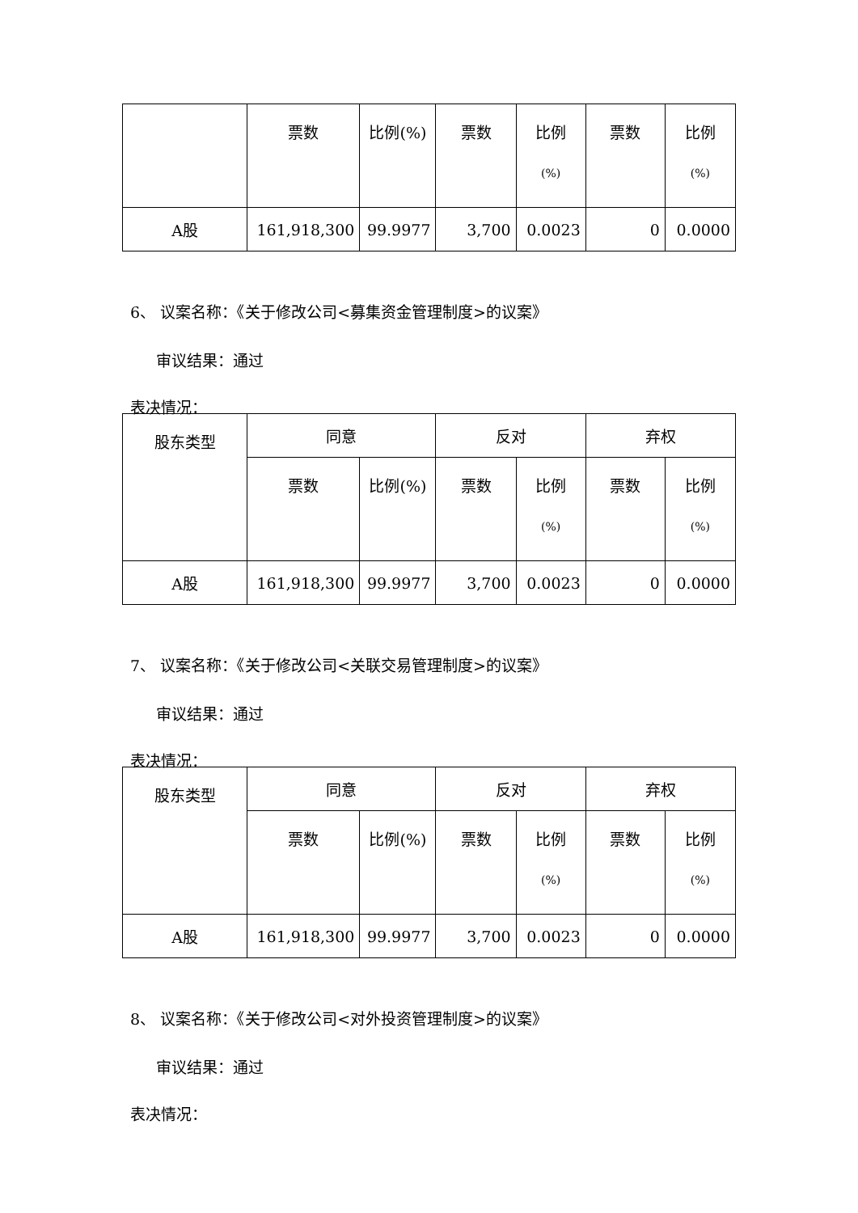| | 票数 | 比例(%) | 票数 | 比例 (%) | 票数 | 比例 (%) |
| A股 | 161,918,300 | 99.9977 | 3,700 | 0.0023 | 0 | 0.0000 |
6、 议案名称：《关于修改公司<募集资金管理制度>的议案》
审议结果：通过
表决情况：
| 股东类型 | 同意 | | 反对 | | 弃权 | |
| --- | --- | --- | --- | --- | --- | --- |
| | 票数 | 比例(%) | 票数 | 比例 (%) | 票数 | 比例 (%) |
| A股 | 161,918,300 | 99.9977 | 3,700 | 0.0023 | 0 | 0.0000 |
7、 议案名称：《关于修改公司<关联交易管理制度>的议案》
审议结果：通过
表决情况：
| 股东类型 | 同意 | | 反对 | | 弃权 | |
| --- | --- | --- | --- | --- | --- | --- |
| | 票数 | 比例(%) | 票数 | 比例 (%) | 票数 | 比例 (%) |
| A股 | 161,918,300 | 99.9977 | 3,700 | 0.0023 | 0 | 0.0000 |
8、 议案名称：《关于修改公司<对外投资管理制度>的议案》
审议结果：通过
表决情况：